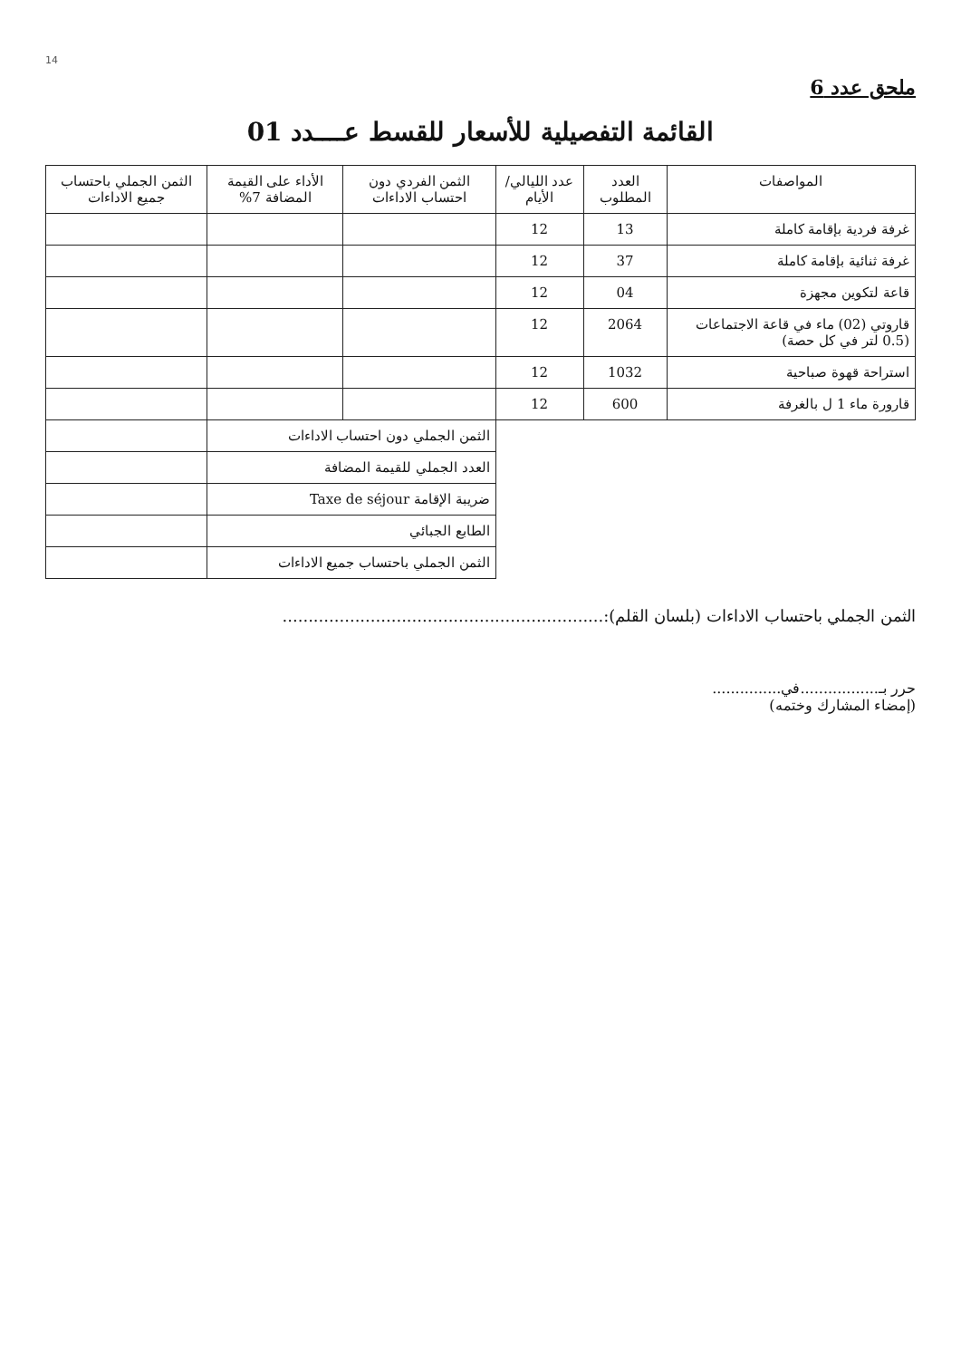14
ملحق عدد 6
القائمة التفصيلية للأسعار للقسط عــــدد 01
| المواصفات | العدد المطلوب | عدد الليالي/الأيام | الثمن الفردي دون احتساب الاداءات | الأداء على القيمة المضافة 7% | الثمن الجملي باحتساب جميع الاداءات |
| --- | --- | --- | --- | --- | --- |
| غرفة فردية بإقامة كاملة | 13 | 12 | | | |
| غرفة ثنائية بإقامة كاملة | 37 | 12 | | | |
| قاعة لتكوين مجهزة | 04 | 12 | | | |
| قاروتي (02) ماء في قاعة الاجتماعات (0.5 لتر في كل حصة) | 2064 | 12 | | | |
| استراحة قهوة صباحية | 1032 | 12 | | | |
| قارورة ماء 1 ل بالغرفة | 600 | 12 | | | |
| | | | الثمن الجملي دون احتساب الاداءات | | |
| | | | العدد الجملي للقيمة المضافة | | |
| | | | ضريبة الإقامة Taxe de séjour | | |
| | | | الطابع الجبائي | | |
| | | | الثمن الجملي باحتساب جميع الاداءات | | |
الثمن الجملي باحتساب الاداءات (بلسان القلم):..............................................................
حرر بـ.................في...............
(إمضاء المشارك وختمه)